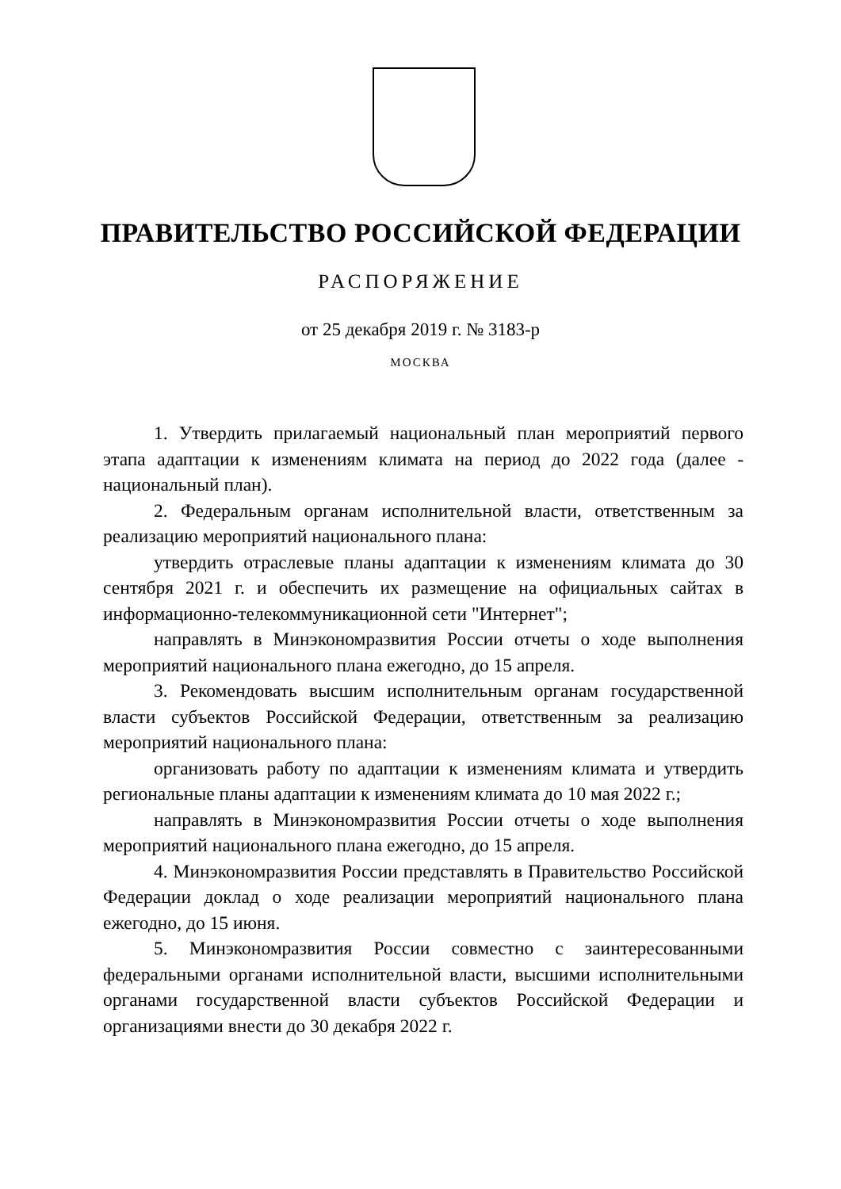ПРАВИТЕЛЬСТВО РОССИЙСКОЙ ФЕДЕРАЦИИ
РАСПОРЯЖЕНИЕ
от 25 декабря 2019 г. № 3183-р
МОСКВА
1. Утвердить прилагаемый национальный план мероприятий первого этапа адаптации к изменениям климата на период до 2022 года (далее - национальный план).
2. Федеральным органам исполнительной власти, ответственным за реализацию мероприятий национального плана:
утвердить отраслевые планы адаптации к изменениям климата до 30 сентября 2021 г. и обеспечить их размещение на официальных сайтах в информационно-телекоммуникационной сети "Интернет";
направлять в Минэкономразвития России отчеты о ходе выполнения мероприятий национального плана ежегодно, до 15 апреля.
3. Рекомендовать высшим исполнительным органам государственной власти субъектов Российской Федерации, ответственным за реализацию мероприятий национального плана:
организовать работу по адаптации к изменениям климата и утвердить региональные планы адаптации к изменениям климата до 10 мая 2022 г.;
направлять в Минэкономразвития России отчеты о ходе выполнения мероприятий национального плана ежегодно, до 15 апреля.
4. Минэкономразвития России представлять в Правительство Российской Федерации доклад о ходе реализации мероприятий национального плана ежегодно, до 15 июня.
5. Минэкономразвития России совместно с заинтересованными федеральными органами исполнительной власти, высшими исполнительными органами государственной власти субъектов Российской Федерации и организациями внести до 30 декабря 2022 г.